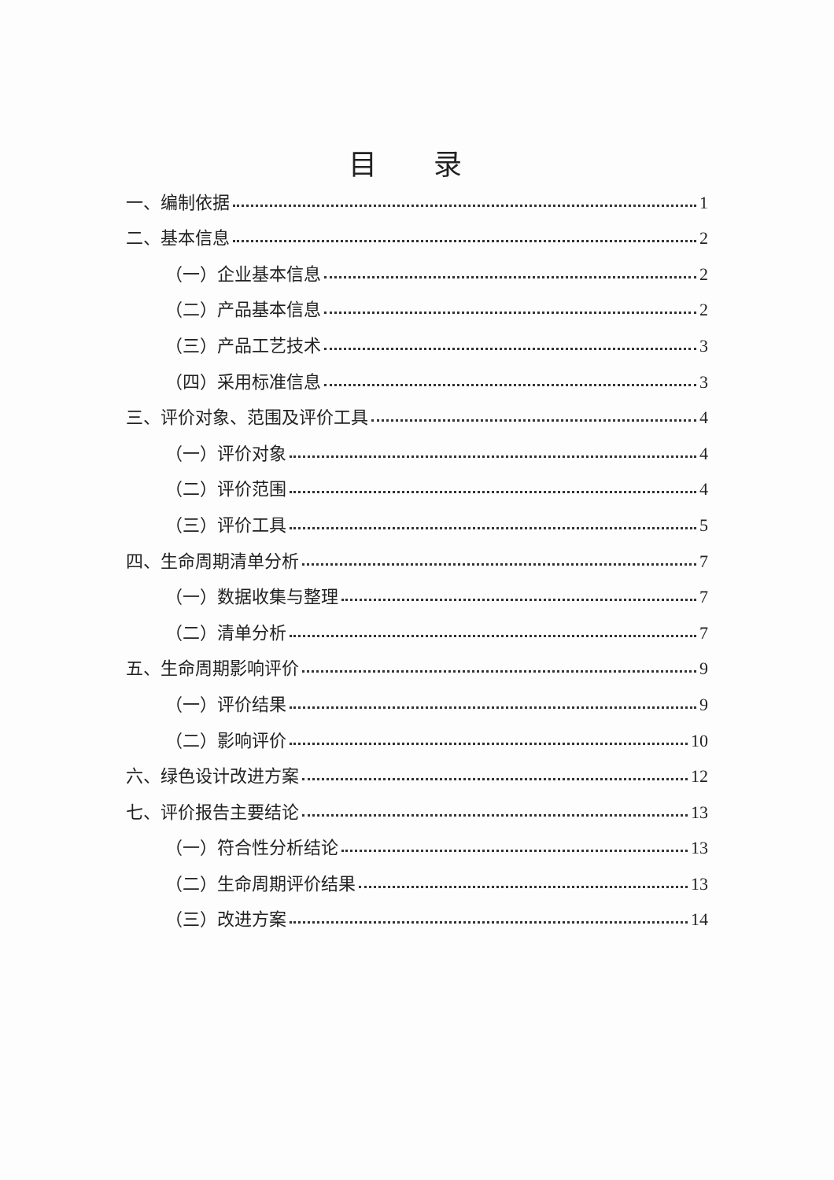目 录
一、编制依据 1
二、基本信息 2
（一）企业基本信息 2
（二）产品基本信息 2
（三）产品工艺技术 3
（四）采用标准信息 3
三、评价对象、范围及评价工具 4
（一）评价对象 4
（二）评价范围 4
（三）评价工具 5
四、生命周期清单分析 7
（一）数据收集与整理 7
（二）清单分析 7
五、生命周期影响评价 9
（一）评价结果 9
（二）影响评价 10
六、绿色设计改进方案 12
七、评价报告主要结论 13
（一）符合性分析结论 13
（二）生命周期评价结果 13
（三）改进方案 14